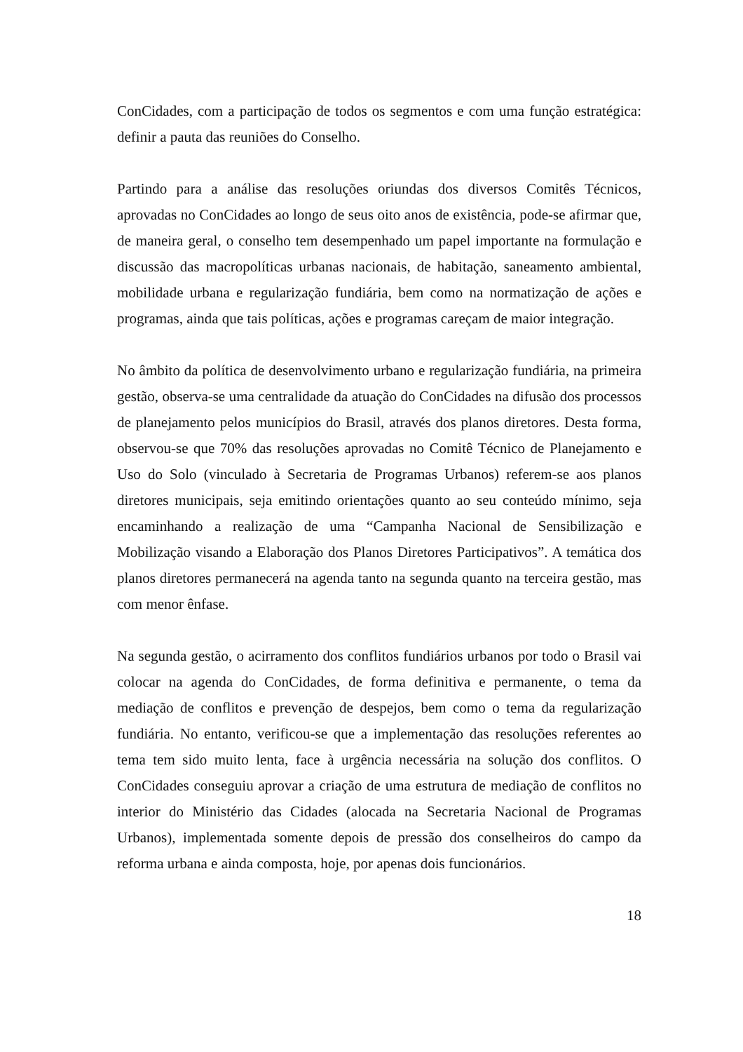ConCidades, com a participação de todos os segmentos e com uma função estratégica: definir a pauta das reuniões do Conselho.
Partindo para a análise das resoluções oriundas dos diversos Comitês Técnicos, aprovadas no ConCidades ao longo de seus oito anos de existência, pode-se afirmar que, de maneira geral, o conselho tem desempenhado um papel importante na formulação e discussão das macropolíticas urbanas nacionais, de habitação, saneamento ambiental, mobilidade urbana e regularização fundiária, bem como na normatização de ações e programas, ainda que tais políticas, ações e programas careçam de maior integração.
No âmbito da política de desenvolvimento urbano e regularização fundiária, na primeira gestão, observa-se uma centralidade da atuação do ConCidades na difusão dos processos de planejamento pelos municípios do Brasil, através dos planos diretores. Desta forma, observou-se que 70% das resoluções aprovadas no Comitê Técnico de Planejamento e Uso do Solo (vinculado à Secretaria de Programas Urbanos) referem-se aos planos diretores municipais, seja emitindo orientações quanto ao seu conteúdo mínimo, seja encaminhando a realização de uma “Campanha Nacional de Sensibilização e Mobilização visando a Elaboração dos Planos Diretores Participativos”. A temática dos planos diretores permanecerá na agenda tanto na segunda quanto na terceira gestão, mas com menor ênfase.
Na segunda gestão, o acirramento dos conflitos fundiários urbanos por todo o Brasil vai colocar na agenda do ConCidades, de forma definitiva e permanente, o tema da mediação de conflitos e prevenção de despejos, bem como o tema da regularização fundiária. No entanto, verificou-se que a implementação das resoluções referentes ao tema tem sido muito lenta, face à urgência necessária na solução dos conflitos. O ConCidades conseguiu aprovar a criação de uma estrutura de mediação de conflitos no interior do Ministério das Cidades (alocada na Secretaria Nacional de Programas Urbanos), implementada somente depois de pressão dos conselheiros do campo da reforma urbana e ainda composta, hoje, por apenas dois funcionários.
18